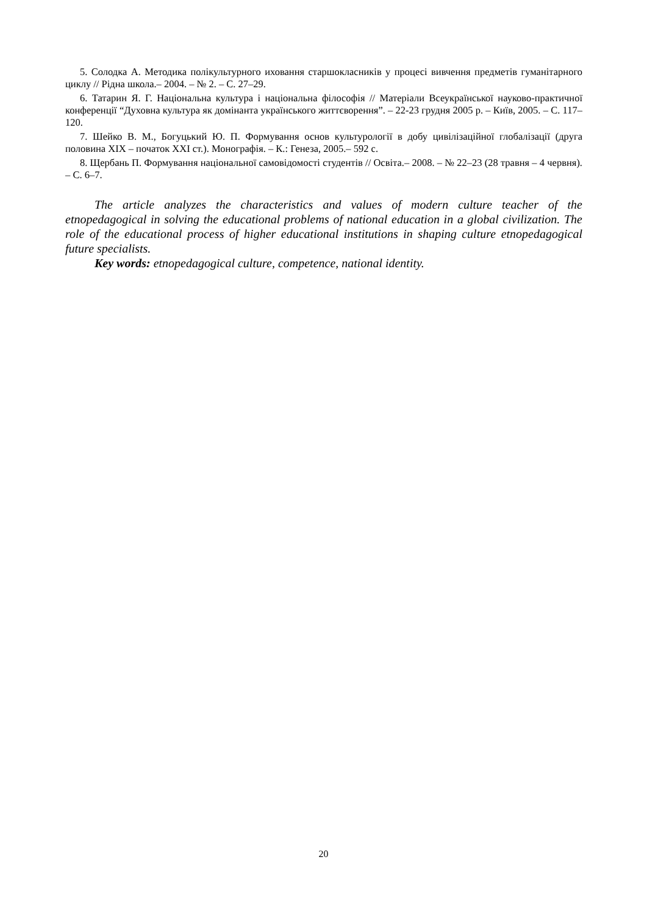5. Солодка А. Методика полікультурного иховання старшокласників у процесі вивчення предметів гуманітарного циклу // Рідна школа.– 2004. – № 2. – С. 27–29.
6. Татарин Я. Г. Національна культура і національна філософія // Матеріали Всеукраїнської науково-практичної конференції “Духовна культура як домінанта українського життєворення”. – 22-23 грудня 2005 р. – Київ, 2005. – С. 117–120.
7. Шейко В. М., Богуцький Ю. П. Формування основ культурології в добу цивілізаційної глобалізації (друга половина ХІХ – початок ХХІ ст.). Монографія. – К.: Генеза, 2005.– 592 с.
8. Щербань П. Формування національної самовідомості студентів // Освіта.– 2008. – № 22–23 (28 травня – 4 червня). – С. 6–7.
The article analyzes the characteristics and values of modern culture teacher of the etnopedagogical in solving the educational problems of national education in a global civilization. The role of the educational process of higher educational institutions in shaping culture etnopedagogical future specialists.
Key words: etnopedagogical culture, competence, national identity.
20